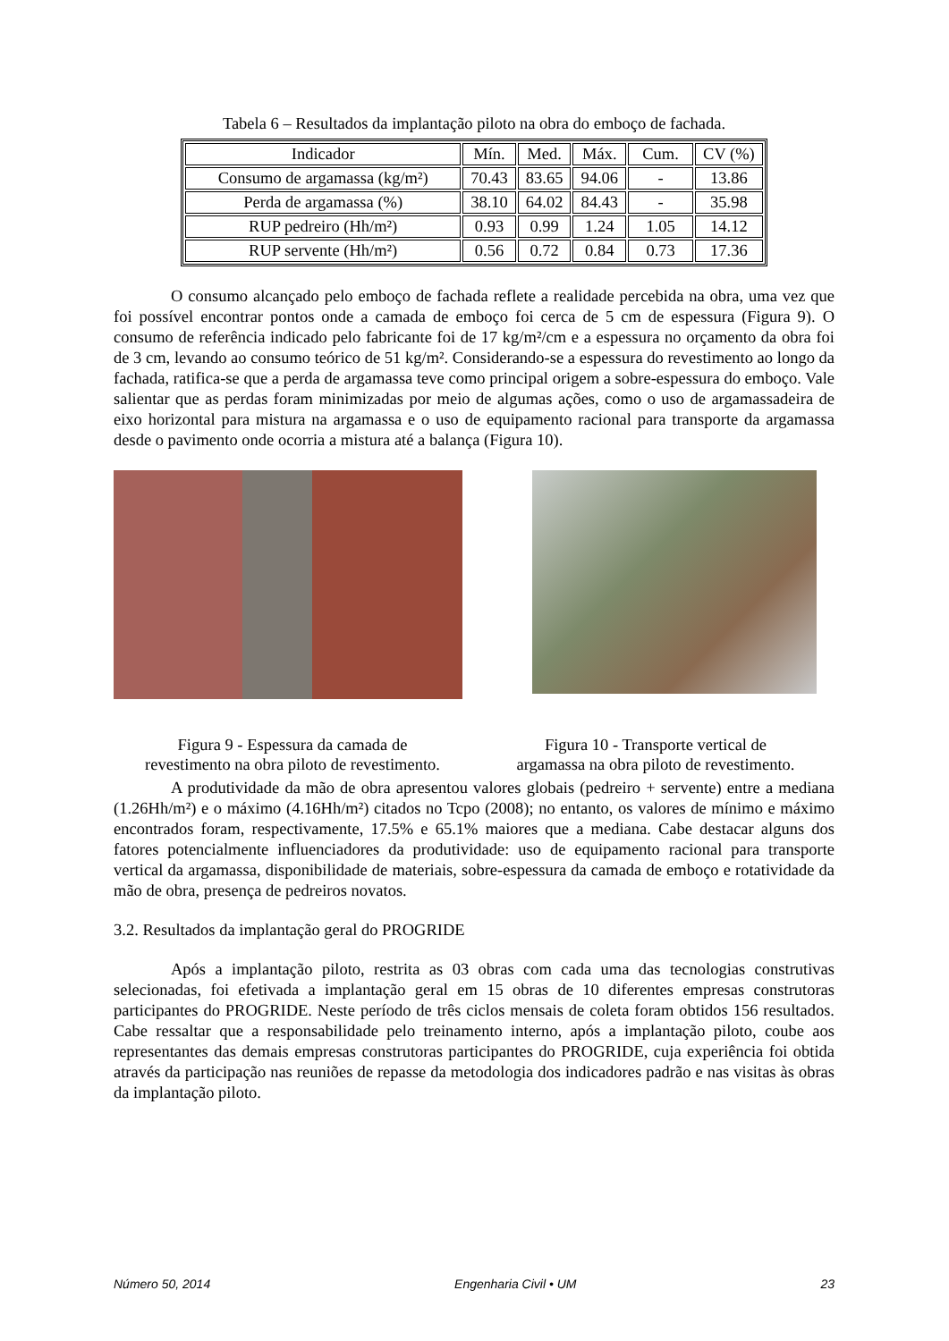Tabela 6 – Resultados da implantação piloto na obra do emboço de fachada.
| Indicador | Mín. | Med. | Máx. | Cum. | CV (%) |
| --- | --- | --- | --- | --- | --- |
| Consumo de argamassa (kg/m²) | 70.43 | 83.65 | 94.06 | - | 13.86 |
| Perda de argamassa (%) | 38.10 | 64.02 | 84.43 | - | 35.98 |
| RUP pedreiro (Hh/m²) | 0.93 | 0.99 | 1.24 | 1.05 | 14.12 |
| RUP servente (Hh/m²) | 0.56 | 0.72 | 0.84 | 0.73 | 17.36 |
O consumo alcançado pelo emboço de fachada reflete a realidade percebida na obra, uma vez que foi possível encontrar pontos onde a camada de emboço foi cerca de 5 cm de espessura (Figura 9). O consumo de referência indicado pelo fabricante foi de 17 kg/m²/cm e a espessura no orçamento da obra foi de 3 cm, levando ao consumo teórico de 51 kg/m². Considerando-se a espessura do revestimento ao longo da fachada, ratifica-se que a perda de argamassa teve como principal origem a sobre-espessura do emboço. Vale salientar que as perdas foram minimizadas por meio de algumas ações, como o uso de argamassadeira de eixo horizontal para mistura na argamassa e o uso de equipamento racional para transporte da argamassa desde o pavimento onde ocorria a mistura até a balança (Figura 10).
Figura 9 - Espessura da camada de
revestimento na obra piloto de revestimento.
Figura 10 - Transporte vertical de
argamassa na obra piloto de revestimento.
A produtividade da mão de obra apresentou valores globais (pedreiro + servente) entre a mediana (1.26Hh/m²) e o máximo (4.16Hh/m²) citados no Tcpo (2008); no entanto, os valores de mínimo e máximo encontrados foram, respectivamente, 17.5% e 65.1% maiores que a mediana. Cabe destacar alguns dos fatores potencialmente influenciadores da produtividade: uso de equipamento racional para transporte vertical da argamassa, disponibilidade de materiais, sobre-espessura da camada de emboço e rotatividade da mão de obra, presença de pedreiros novatos.
3.2. Resultados da implantação geral do PROGRIDE
Após a implantação piloto, restrita as 03 obras com cada uma das tecnologias construtivas selecionadas, foi efetivada a implantação geral em 15 obras de 10 diferentes empresas construtoras participantes do PROGRIDE. Neste período de três ciclos mensais de coleta foram obtidos 156 resultados. Cabe ressaltar que a responsabilidade pelo treinamento interno, após a implantação piloto, coube aos representantes das demais empresas construtoras participantes do PROGRIDE, cuja experiência foi obtida através da participação nas reuniões de repasse da metodologia dos indicadores padrão e nas visitas às obras da implantação piloto.
Número 50, 2014 Engenharia Civil • UM 23